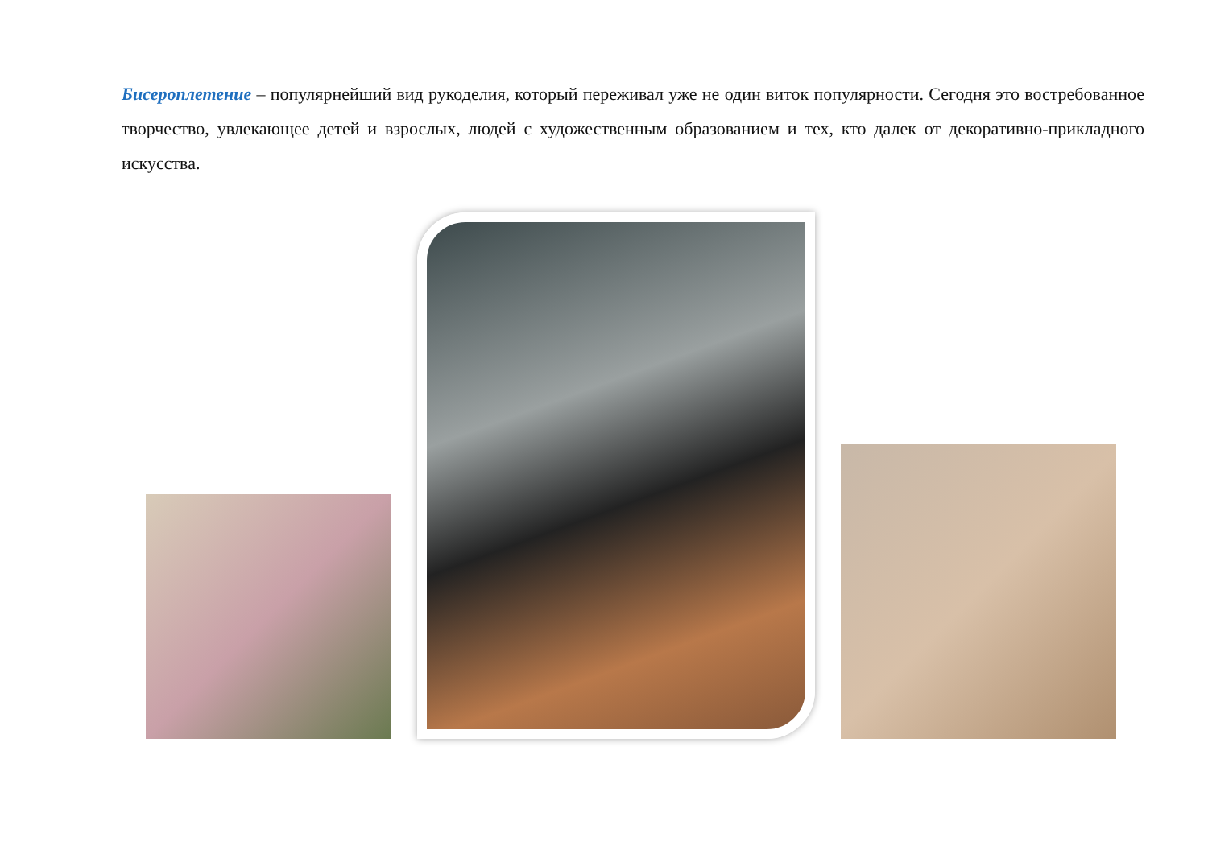Бисероплетение – популярнейший вид рукоделия, который переживал уже не один виток популярности. Сегодня это востребованное творчество, увлекающее детей и взрослых, людей с художественным образованием и тех, кто далек от декоративно-прикладного искусства.